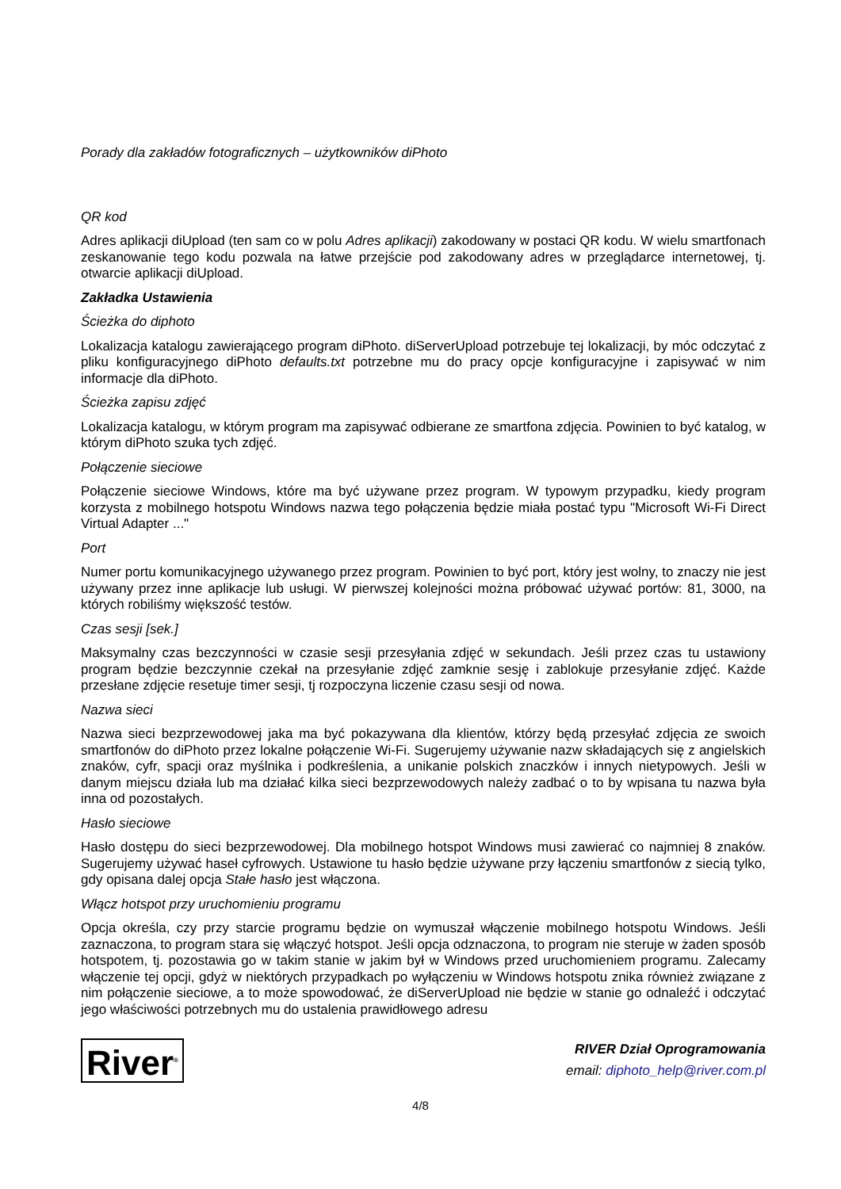Porady dla zakładów fotograficznych – użytkowników diPhoto
QR kod
Adres aplikacji diUpload (ten sam co w polu Adres aplikacji) zakodowany w postaci QR kodu. W wielu smartfonach zeskanowanie tego kodu pozwala na łatwe przejście pod zakodowany adres w przeglądarce internetowej, tj. otwarcie aplikacji diUpload.
Zakładka Ustawienia
Ścieżka do diphoto
Lokalizacja katalogu zawierającego program diPhoto. diServerUpload potrzebuje tej lokalizacji, by móc odczytać z pliku konfiguracyjnego diPhoto defaults.txt potrzebne mu do pracy opcje konfiguracyjne i zapisywać w nim informacje dla diPhoto.
Ścieżka zapisu zdjęć
Lokalizacja katalogu, w którym program ma zapisywać odbierane ze smartfona zdjęcia. Powinien to być katalog, w którym diPhoto szuka tych zdjęć.
Połączenie sieciowe
Połączenie sieciowe Windows, które ma być używane przez program. W typowym przypadku, kiedy program korzysta z mobilnego hotspotu Windows nazwa tego połączenia będzie miała postać typu "Microsoft Wi-Fi Direct Virtual Adapter ..."
Port
Numer portu komunikacyjnego używanego przez program. Powinien to być port, który jest wolny, to znaczy nie jest używany przez inne aplikacje lub usługi. W pierwszej kolejności można próbować używać portów: 81, 3000, na których robiliśmy większość testów.
Czas sesji [sek.]
Maksymalny czas bezczynności w czasie sesji przesyłania zdjęć w sekundach. Jeśli przez czas tu ustawiony program będzie bezczynnie czekał na przesyłanie zdjęć zamknie sesję i zablokuje przesyłanie zdjęć. Każde przesłane zdjęcie resetuje timer sesji, tj rozpoczyna liczenie czasu sesji od nowa.
Nazwa sieci
Nazwa sieci bezprzewodowej jaka ma być pokazywana dla klientów, którzy będą przesyłać zdjęcia ze swoich smartfonów do diPhoto przez lokalne połączenie Wi-Fi. Sugerujemy używanie nazw składających się z angielskich znaków, cyfr, spacji oraz myślnika i podkreślenia, a unikanie polskich znaczków i innych nietypowych. Jeśli w danym miejscu działa lub ma działać kilka sieci bezprzewodowych należy zadbać o to by wpisana tu nazwa była inna od pozostałych.
Hasło sieciowe
Hasło dostępu do sieci bezprzewodowej. Dla mobilnego hotspot Windows musi zawierać co najmniej 8 znaków. Sugerujemy używać haseł cyfrowych. Ustawione tu hasło będzie używane przy łączeniu smartfonów z siecią tylko, gdy opisana dalej opcja Stałe hasło jest włączona.
Włącz hotspot przy uruchomieniu programu
Opcja określa, czy przy starcie programu będzie on wymuszał włączenie mobilnego hotspotu Windows. Jeśli zaznaczona, to program stara się włączyć hotspot. Jeśli opcja odznaczona, to program nie steruje w żaden sposób hotspotem, tj. pozostawia go w takim stanie w jakim był w Windows przed uruchomieniem programu. Zalecamy włączenie tej opcji, gdyż w niektórych przypadkach po wyłączeniu w Windows hotspotu znika również związane z nim połączenie sieciowe, a to może spowodować, że diServerUpload nie będzie w stanie go odnaleźć i odczytać jego właściwości potrzebnych mu do ustalenia prawidłowego adresu
River<sup>®</sup>
RIVER Dział Oprogramowania
email: diphoto_help@river.com.pl
4/8